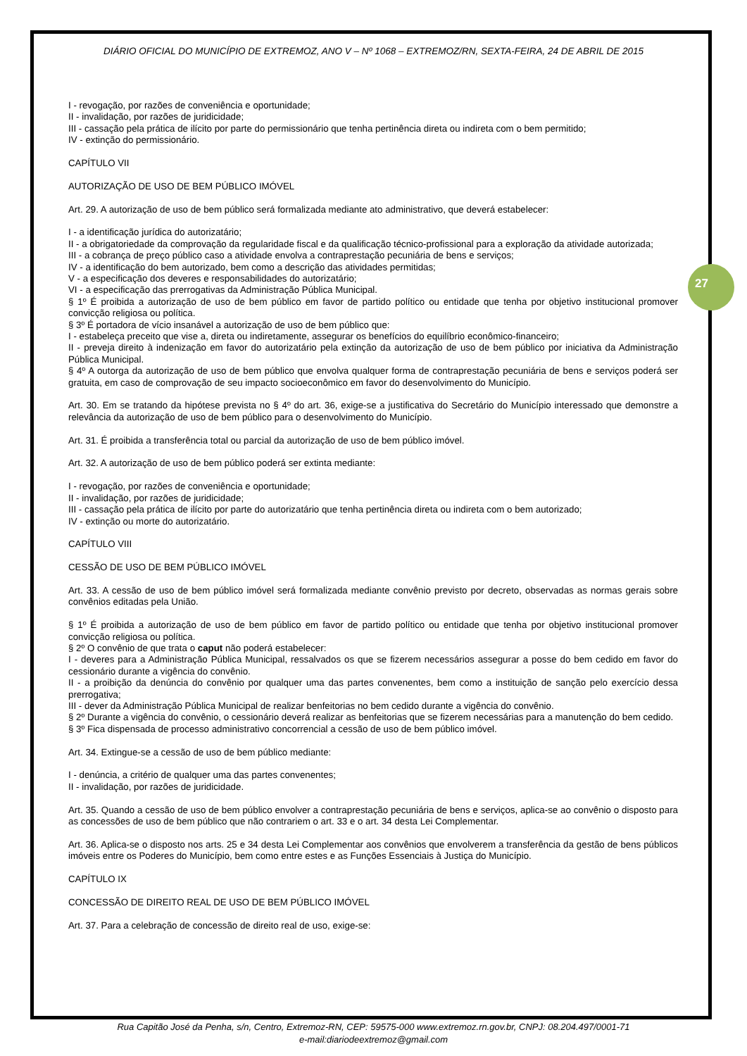DIÁRIO OFICIAL DO MUNICÍPIO DE EXTREMOZ, ANO V – Nº 1068 – EXTREMOZ/RN, SEXTA-FEIRA, 24 DE ABRIL DE 2015
27
I - revogação, por razões de conveniência e oportunidade;
II - invalidação, por razões de juridicidade;
III - cassação pela prática de ilícito por parte do permissionário que tenha pertinência direta ou indireta com o bem permitido;
IV - extinção do permissionário.
CAPÍTULO VII
AUTORIZAÇÃO DE USO DE BEM PÚBLICO IMÓVEL
Art. 29. A autorização de uso de bem público será formalizada mediante ato administrativo, que deverá estabelecer:
I - a identificação jurídica do autorizatário;
II - a obrigatoriedade da comprovação da regularidade fiscal e da qualificação técnico-profissional para a exploração da atividade autorizada;
III - a cobrança de preço público caso a atividade envolva a contraprestação pecuniária de bens e serviços;
IV - a identificação do bem autorizado, bem como a descrição das atividades permitidas;
V - a especificação dos deveres e responsabilidades do autorizatário;
VI - a especificação das prerrogativas da Administração Pública Municipal.
§ 1º É proibida a autorização de uso de bem público em favor de partido político ou entidade que tenha por objetivo institucional promover convicção religiosa ou política.
§ 3º É portadora de vício insanável a autorização de uso de bem público que:
I - estabeleça preceito que vise a, direta ou indiretamente, assegurar os benefícios do equilíbrio econômico-financeiro;
II - preveja direito à indenização em favor do autorizatário pela extinção da autorização de uso de bem público por iniciativa da Administração Pública Municipal.
§ 4º A outorga da autorização de uso de bem público que envolva qualquer forma de contraprestação pecuniária de bens e serviços poderá ser gratuita, em caso de comprovação de seu impacto socioeconômico em favor do desenvolvimento do Município.
Art. 30. Em se tratando da hipótese prevista no § 4º do art. 36, exige-se a justificativa do Secretário do Município interessado que demonstre a relevância da autorização de uso de bem público para o desenvolvimento do Município.
Art. 31. É proibida a transferência total ou parcial da autorização de uso de bem público imóvel.
Art. 32. A autorização de uso de bem público poderá ser extinta mediante:
I - revogação, por razões de conveniência e oportunidade;
II - invalidação, por razões de juridicidade;
III - cassação pela prática de ilícito por parte do autorizatário que tenha pertinência direta ou indireta com o bem autorizado;
IV - extinção ou morte do autorizatário.
CAPÍTULO VIII
CESSÃO DE USO DE BEM PÚBLICO IMÓVEL
Art. 33. A cessão de uso de bem público imóvel será formalizada mediante convênio previsto por decreto, observadas as normas gerais sobre convênios editadas pela União.
§ 1º É proibida a autorização de uso de bem público em favor de partido político ou entidade que tenha por objetivo institucional promover convicção religiosa ou política.
§ 2º O convênio de que trata o caput não poderá estabelecer:
I - deveres para a Administração Pública Municipal, ressalvados os que se fizerem necessários assegurar a posse do bem cedido em favor do cessionário durante a vigência do convênio.
II - a proibição da denúncia do convênio por qualquer uma das partes convenentes, bem como a instituição de sanção pelo exercício dessa prerrogativa;
III - dever da Administração Pública Municipal de realizar benfeitorias no bem cedido durante a vigência do convênio.
§ 2º Durante a vigência do convênio, o cessionário deverá realizar as benfeitorias que se fizerem necessárias para a manutenção do bem cedido.
§ 3º Fica dispensada de processo administrativo concorrencial a cessão de uso de bem público imóvel.
Art. 34. Extingue-se a cessão de uso de bem público mediante:
I - denúncia, a critério de qualquer uma das partes convenentes;
II - invalidação, por razões de juridicidade.
Art. 35. Quando a cessão de uso de bem público envolver a contraprestação pecuniária de bens e serviços, aplica-se ao convênio o disposto para as concessões de uso de bem público que não contrariem o art. 33 e o art. 34 desta Lei Complementar.
Art. 36. Aplica-se o disposto nos arts. 25 e 34 desta Lei Complementar aos convênios que envolverem a transferência da gestão de bens públicos imóveis entre os Poderes do Município, bem como entre estes e as Funções Essenciais à Justiça do Município.
CAPÍTULO IX
CONCESSÃO DE DIREITO REAL DE USO DE BEM PÚBLICO IMÓVEL
Art. 37. Para a celebração de concessão de direito real de uso, exige-se:
Rua Capitão José da Penha, s/n, Centro, Extremoz-RN, CEP: 59575-000 www.extremoz.rn.gov.br, CNPJ: 08.204.497/0001-71
e-mail:diariodeextremoz@gmail.com